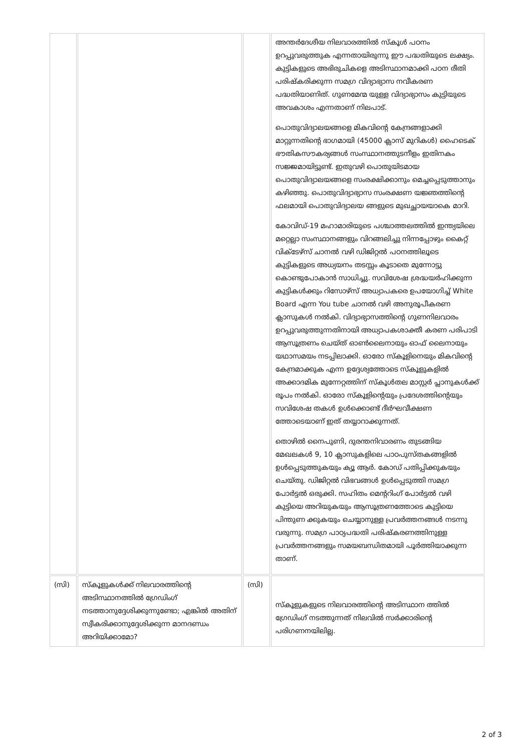| | | | അന്തർദേശീയ നിലവാരത്തിൽ സ്കൂൾ പഠനം ഉറപ്പുവരുത്തുക എന്നതായിരുന്നു ഈ പദ്ധതിയുടെ ലക്ഷ്യം. കുട്ടികളുടെ അഭിരുചികളെ അടിസ്ഥാനമാക്കി പഠന രീതി പരിഷ്കരിക്കുന്ന സമഗ്ര വിദ്യാഭ്യാസ നവീകരണ പദ്ധതിയാണിത്. ഗുണമേന്മ യുള്ള വിദ്യാഭ്യാസം കുട്ടിയുടെ അവകാശം എന്നതാണ് നിലപാട്. പൊതുവിദ്യാലയങ്ങളെ മികവിന്റെ കേന്ദ്രങ്ങളാക്കി മാറ്റുന്നതിന്റെ ഭാഗമായി (45000 ക്ലാസ് മുറികൾ) ഹൈടെക് ഭൗതികസൗകര്യങ്ങൾ സംസ്ഥാനത്തുടനീളം ഇതിനകം സജ്ജമായിട്ടുണ്ട്. ഇതുവഴി പൊതുയിടമായ പൊതുവിദ്യാലയങ്ങളെ സംരക്ഷിക്കാനും മെച്ചപ്പെടുത്താനും കഴിഞ്ഞു. പൊതുവിദ്യാഭ്യാസ സംരക്ഷണ യജ്ഞത്തിന്റെ ഫലമായി പൊതുവിദ്യാലയ ങ്ങളുടെ മുഖച്ഛായയാകെ മാറി. കോവിഡ്-19 മഹാമാരിയുടെ പശ്ചാത്തലത്തിൽ ഇന്ത്യയിലെ മറ്റെല്ലാ സംസ്ഥാനങ്ങളും വിറങ്ങലിച്ചു നിന്നപ്പോഴും കൈറ്റ് വിക്ടേഴ്സ് ചാനൽ വഴി ഡിജിറ്റൽ പഠനത്തിലൂടെ കുട്ടികളുടെ അധ്യയനം തടസ്സം കൂടാതെ മുന്നോട്ടു കൊണ്ടുപോകാൻ സാധിച്ചു. സവിശേഷ ശ്രദ്ധയർഹിക്കുന്ന കുട്ടികൾക്കും റിസോഴ്സ് അധ്യാപകരെ ഉപയോഗിച്ച് White Board എന്ന You tube ചാനൽ വഴി അനുരൂപീകരണ ക്ലാസുകൾ നൽകി. വിദ്യാഭ്യാസത്തിന്റെ ഗുണനിലവാരം ഉറപ്പുവരുത്തുന്നതിനായി അധ്യാപകശാക്തീ കരണ പരിപാടി ആസൂത്രണം ചെയ്ത് ഓൺലൈനായും ഓഫ് ലൈനായും യഥാസമയം നടപ്പിലാക്കി. ഓരോ സ്കൂളിനെയും മികവിന്റെ കേന്ദ്രമാക്കുക എന്ന ഉദ്ദേശ്യത്തോടെ സ്കൂളുകളിൽ അക്കാദമിക മുന്നേറ്റത്തിന് സ്കൂൾതല മാസ്റ്റർ പ്ലാനുകൾക്ക് രൂപം നൽകി. ഓരോ സ്കൂളിന്റെയും പ്രദേശത്തിന്റെയും സവിശേഷ തകൾ ഉൾക്കൊണ്ട് ദീർഘവീക്ഷണ ത്തോടെയാണ് ഇത് തയ്യാറാക്കുന്നത്. തൊഴിൽ നൈപുണി, ദുരന്തനിവാരണം തുടങ്ങിയ മേഖലകൾ 9, 10 ക്ലാസുകളിലെ പാഠപുസ്തകങ്ങളിൽ ഉൾപ്പെടുത്തുകയും ക്യൂ ആർ. കോഡ് പതിപ്പിക്കുകയും ചെയ്തു. ഡിജിറ്റൽ വിഭവങ്ങൾ ഉൾപ്പെടുത്തി സമഗ്ര പോർട്ടൽ ഒരുക്കി. സഹിതം മെന്ററിംഗ് പോർട്ടൽ വഴി കുട്ടിയെ അറിയുകയും ആസൂത്രണത്തോടെ കുട്ടിയെ പിന്തുണ ക്കുകയും ചെയ്യാനുള്ള പ്രവർത്തനങ്ങൾ നടന്നു വരുന്നു. സമഗ്ര പാഠ്യപദ്ധതി പരിഷ്കരണത്തിനുള്ള പ്രവർത്തനങ്ങളും സമയബന്ധിതമായി പൂർത്തിയാക്കുന്ന താണ്. |
| (സി) | സ്കൂളുകൾക്ക് നിലവാരത്തിന്റെ അടിസ്ഥാനത്തിൽ ഗ്രേഡിംഗ് നടത്താനുദ്ദേശിക്കുന്നുണ്ടോ; എങ്കിൽ അതിന് സ്വീകരിക്കാനുദ്ദേശിക്കുന്ന മാനദണ്ഡം അറിയിക്കാമോ? | (സി) | സ്കൂളുകളുടെ നിലവാരത്തിന്റെ അടിസ്ഥാന ത്തിൽ ഗ്രേഡിംഗ് നടത്തുന്നത് നിലവിൽ സർക്കാരിന്റെ പരിഗണനയിലില്ല. |
2 of 3